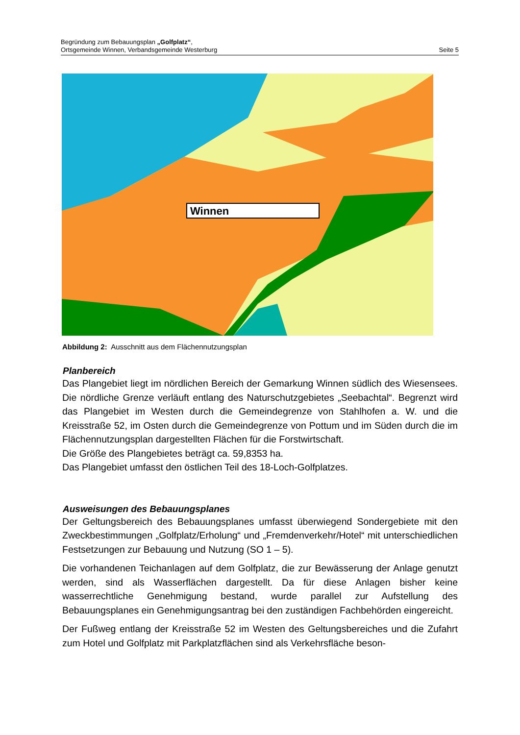Begründung zum Bebauungsplan „Golfplatz“,
Ortsgemeinde Winnen, Verbandsgemeinde Westerburg
Seite 5
Winnen
Abbildung 2: Ausschnitt aus dem Flächennutzungsplan
Planbereich
Das Plangebiet liegt im nördlichen Bereich der Gemarkung Winnen südlich des Wiesensees. Die nördliche Grenze verläuft entlang des Naturschutzgebietes „Seebachtal“. Begrenzt wird das Plangebiet im Westen durch die Gemeindegrenze von Stahlhofen a. W. und die Kreisstraße 52, im Osten durch die Gemeindegrenze von Pottum und im Süden durch die im Flächennutzungsplan dargestellten Flächen für die Forstwirtschaft.
Die Größe des Plangebietes beträgt ca. 59,8353 ha.
Das Plangebiet umfasst den östlichen Teil des 18-Loch-Golfplatzes.
Ausweisungen des Bebauungsplanes
Der Geltungsbereich des Bebauungsplanes umfasst überwiegend Sondergebiete mit den Zweckbestimmungen „Golfplatz/Erholung“ und „Fremdenverkehr/Hotel“ mit unterschiedlichen Festsetzungen zur Bebauung und Nutzung (SO 1 – 5).
Die vorhandenen Teichanlagen auf dem Golfplatz, die zur Bewässerung der Anlage genutzt werden, sind als Wasserflächen dargestellt. Da für diese Anlagen bisher keine wasserrechtliche Genehmigung bestand, wurde parallel zur Aufstellung des Bebauungsplanes ein Genehmigungsantrag bei den zuständigen Fachbehörden eingereicht.
Der Fußweg entlang der Kreisstraße 52 im Westen des Geltungsbereiches und die Zufahrt zum Hotel und Golfplatz mit Parkplatzflächen sind als Verkehrsfläche beson-